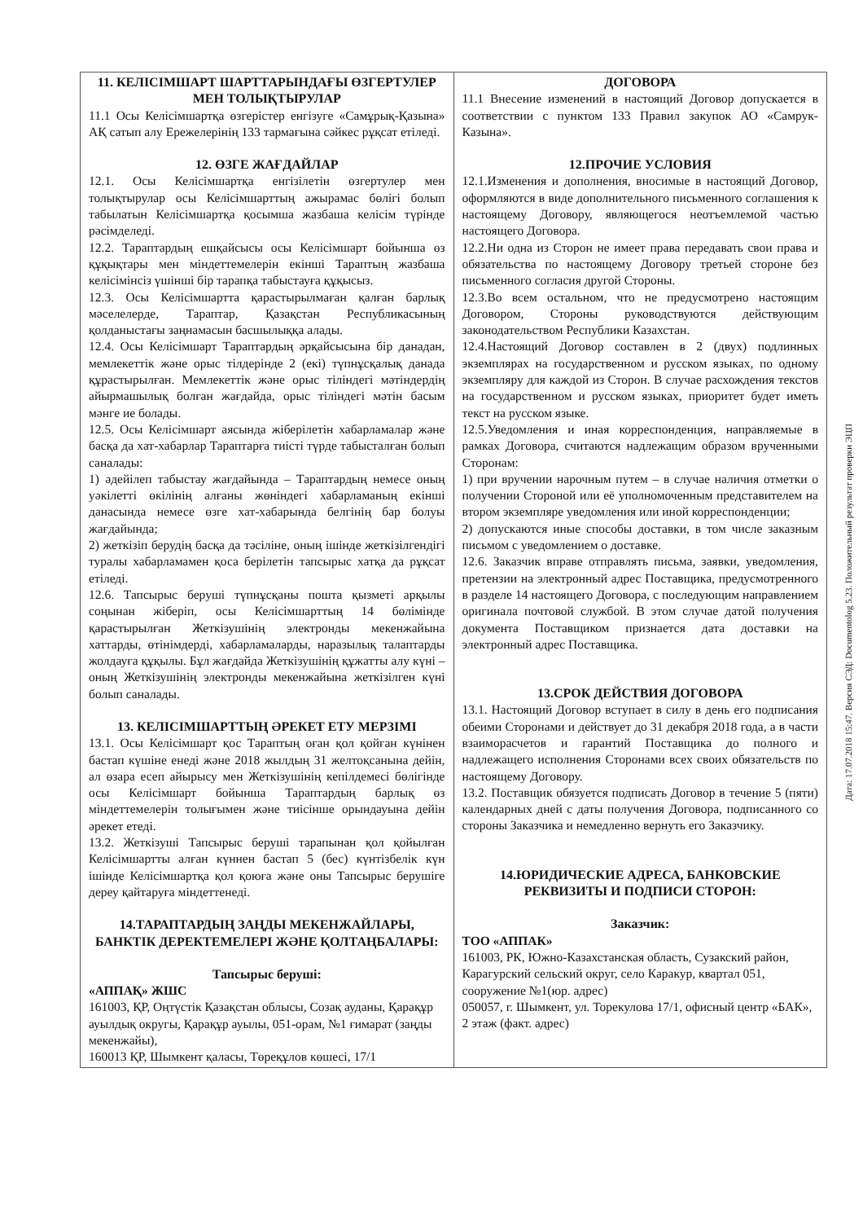| 11. КЕЛІСІМШАРТ ШАРТТАРЫНДАҒЫ ӨЗГЕРТУЛЕР МЕН ТОЛЫҚТЫРУЛАР 11.1 Осы Келісімшартқа өзгерістер енгізуге «Самұрық-Қазына» АҚ сатып алу Ережелерінің 133 тармағына сәйкес рұқсат етіледі. 12. ӨЗГЕ ЖАҒДАЙЛАР 12.1. Осы Келісімшартқа енгізілетін өзгертулер мен толықтырулар осы Келісімшарттың ажырамас бөлігі болып табылатын Келісімшартқа қосымша жазбаша келісім түрінде рәсімделеді. 12.2. Тараптардың ешқайсысы осы Келісімшарт бойынша өз құқықтары мен міндеттемелерін екінші Тараптың жазбаша келісімінсіз үшінші бір тарапқа табыстауға құқысыз. 12.3. Осы Келісімшартта қарастырылмаған қалған барлық мәселелерде, Тараптар, Қазақстан Республикасының қолданыстағы заңнамасын басшылыққа алады. 12.4. Осы Келісімшарт Тараптардың әрқайсысына бір данадан, мемлекеттік және орыс тілдерінде 2 (екі) түпнұсқалық данада құрастырылған. Мемлекеттік және орыс тіліндегі мәтіндердің айырмашылық болған жағдайда, орыс тіліндегі мәтін басым мәнге ие болады. 12.5. Осы Келісімшарт аясында жіберілетін хабарламалар және басқа да хат-хабарлар Тараптарға тиісті түрде табысталған болып саналады: 1) әдейілеп табыстау жағдайында – Тараптардың немесе оның уәкілетті өкілінің алғаны жөніндегі хабарламаның екінші данасында немесе өзге хат-хабарында белгінің бар болуы жағдайында; 2) жеткізіп берудің басқа да тәсіліне, оның ішінде жеткізілгендігі туралы хабарламамен қоса берілетін тапсырыс хатқа да рұқсат етіледі. 12.6. Тапсырыс беруші түпнұсқаны пошта қызметі арқылы соңынан жіберіп, осы Келісімшарттың 14 бөлімінде қарастырылған Жеткізушінің электронды мекенжайына хаттарды, өтінімдерді, хабарламаларды, наразылық талаптарды жолдауға құқылы. Бұл жағдайда Жеткізушінің құжатты алу күні – оның Жеткізушінің электронды мекенжайына жеткізілген күні болып саналады. 13. КЕЛІСІМШАРТТЫҢ ӘРЕКЕТ ЕТУ МЕРЗІМІ 13.1. Осы Келісімшарт қос Тараптың оған қол қойған күнінен бастап күшіне енеді және 2018 жылдың 31 желтоқсанына дейін, ал өзара есеп айырысу мен Жеткізушінің кепілдемесі бөлігінде осы Келісімшарт бойынша Тараптардың барлық өз міндеттемелерін толығымен және тиісінше орындауына дейін әрекет етеді. 13.2. Жеткізуші Тапсырыс беруші тарапынан қол қойылған Келісімшартты алған күннен бастап 5 (бес) күнтізбелік күн ішінде Келісімшартқа қол қоюға және оны Тапсырыс берушіге дереу қайтаруға міндеттенеді. 14.ТАРАПТАРДЫҢ ЗАҢДЫ МЕКЕНЖАЙЛАРЫ, БАНКТІК ДЕРЕКТЕМЕЛЕРІ ЖӘНЕ ҚОЛТАҢБАЛАРЫ: Тапсырыс беруші: «АППАҚ» ЖШС 161003, ҚР, Оңтүстік Қазақстан облысы, Созақ ауданы, Қарақұр ауылдық округы, Қарақұр ауылы, 051-орам, №1 ғимарат (заңды мекенжайы), 160013 ҚР, Шымкент қаласы, Төреқұлов көшесі, 17/1 | ДОГОВОРА 11.1 Внесение изменений в настоящий Договор допускается в соответствии с пунктом 133 Правил закупок АО «Самрук-Казына». 12.ПРОЧИЕ УСЛОВИЯ 12.1.Изменения и дополнения, вносимые в настоящий Договор, оформляются в виде дополнительного письменного соглашения к настоящему Договору, являющегося неотъемлемой частью настоящего Договора. 12.2.Ни одна из Сторон не имеет права передавать свои права и обязательства по настоящему Договору третьей стороне без письменного согласия другой Стороны. 12.3.Во всем остальном, что не предусмотрено настоящим Договором, Стороны руководствуются действующим законодательством Республики Казахстан. 12.4.Настоящий Договор составлен в 2 (двух) подлинных экземплярах на государственном и русском языках, по одному экземпляру для каждой из Сторон. В случае расхождения текстов на государственном и русском языках, приоритет будет иметь текст на русском языке. 12.5.Уведомления и иная корреспонденция, направляемые в рамках Договора, считаются надлежащим образом врученными Сторонам: 1) при вручении нарочным путем – в случае наличия отметки о получении Стороной или её уполномоченным представителем на втором экземпляре уведомления или иной корреспонденции; 2) допускаются иные способы доставки, в том числе заказным письмом с уведомлением о доставке. 12.6. Заказчик вправе отправлять письма, заявки, уведомления, претензии на электронный адрес Поставщика, предусмотренного в разделе 14 настоящего Договора, с последующим направлением оригинала почтовой службой. В этом случае датой получения документа Поставщиком признается дата доставки на электронный адрес Поставщика. 13.СРОК ДЕЙСТВИЯ ДОГОВОРА 13.1. Настоящий Договор вступает в силу в день его подписания обеими Сторонами и действует до 31 декабря 2018 года, а в части взаиморасчетов и гарантий Поставщика до полного и надлежащего исполнения Сторонами всех своих обязательств по настоящему Договору. 13.2. Поставщик обязуется подписать Договор в течение 5 (пяти) календарных дней с даты получения Договора, подписанного со стороны Заказчика и немедленно вернуть его Заказчику. 14.ЮРИДИЧЕСКИЕ АДРЕСА, БАНКОВСКИЕ РЕКВИЗИТЫ И ПОДПИСИ СТОРОН: Заказчик: ТОО «АППАК» 161003, РК, Южно-Казахстанская область, Сузакский район, Карагурский сельский округ, село Каракур, квартал 051, сооружение №1(юр. адрес) 050057, г. Шымкент, ул. Торекулова 17/1, офисный центр «БАК», 2 этаж (факт. адрес) |
Дата: 17.07.2018 15:47. Версия СЭД: Documentolog 5.23. Положительный результат проверки ЭЦП